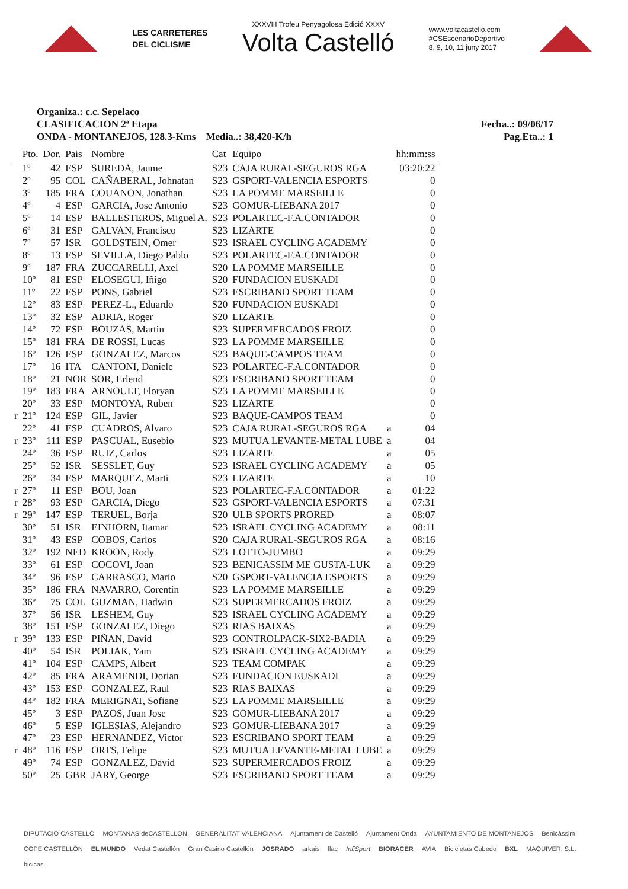LES CARRETERES
DEL CICLISME
XXXVIII Trofeu Penyagolosa Edició XXXV
Volta Castelló
www.voltacastello.com
#CSEscenarioDeportivo
8, 9, 10, 11 juny 2017
Organiza.: c.c. Sepelaco
CLASIFICACION 2ª Etapa Fecha..: 09/06/17
ONDA - MONTANEJOS, 128.3-Kms Media..: 38,420-K/h Pag.Eta..: 1
| | Pto. | Dor. | Pais | Nombre | Cat | Equipo | | hh:mm:ss |
| --- | --- | --- | --- | --- | --- | --- | --- | --- |
| | 1º | 42 | ESP | SUREDA, Jaume | S23 | CAJA RURAL-SEGUROS RGA | | 03:20:22 |
| | 2º | 95 | COL | CAÑABERAL, Johnatan | S23 | GSPORT-VALENCIA ESPORTS | | 0 |
| | 3º | 185 | FRA | COUANON, Jonathan | S23 | LA POMME MARSEILLE | | 0 |
| | 4º | 4 | ESP | GARCIA, Jose Antonio | S23 | GOMUR-LIEBANA 2017 | | 0 |
| | 5º | 14 | ESP | BALLESTEROS, Miguel A. | S23 | POLARTEC-F.A.CONTADOR | | 0 |
| | 6º | 31 | ESP | GALVAN, Francisco | S23 | LIZARTE | | 0 |
| | 7º | 57 | ISR | GOLDSTEIN, Omer | S23 | ISRAEL CYCLING ACADEMY | | 0 |
| | 8º | 13 | ESP | SEVILLA, Diego Pablo | S23 | POLARTEC-F.A.CONTADOR | | 0 |
| | 9º | 187 | FRA | ZUCCARELLI, Axel | S20 | LA POMME MARSEILLE | | 0 |
| | 10º | 81 | ESP | ELOSEGUI, Iñigo | S20 | FUNDACION EUSKADI | | 0 |
| | 11º | 22 | ESP | PONS, Gabriel | S23 | ESCRIBANO SPORT TEAM | | 0 |
| | 12º | 83 | ESP | PEREZ-L., Eduardo | S20 | FUNDACION EUSKADI | | 0 |
| | 13º | 32 | ESP | ADRIA, Roger | S20 | LIZARTE | | 0 |
| | 14º | 72 | ESP | BOUZAS, Martin | S23 | SUPERMERCADOS FROIZ | | 0 |
| | 15º | 181 | FRA | DE ROSSI, Lucas | S23 | LA POMME MARSEILLE | | 0 |
| | 16º | 126 | ESP | GONZALEZ, Marcos | S23 | BAQUE-CAMPOS TEAM | | 0 |
| | 17º | 16 | ITA | CANTONI, Daniele | S23 | POLARTEC-F.A.CONTADOR | | 0 |
| | 18º | 21 | NOR | SOR, Erlend | S23 | ESCRIBANO SPORT TEAM | | 0 |
| | 19º | 183 | FRA | ARNOULT, Floryan | S23 | LA POMME MARSEILLE | | 0 |
| | 20º | 33 | ESP | MONTOYA, Ruben | S23 | LIZARTE | | 0 |
| r | 21º | 124 | ESP | GIL, Javier | S23 | BAQUE-CAMPOS TEAM | | 0 |
| | 22º | 41 | ESP | CUADROS, Alvaro | S23 | CAJA RURAL-SEGUROS RGA | a | 04 |
| r | 23º | 111 | ESP | PASCUAL, Eusebio | S23 | MUTUA LEVANTE-METAL LUBE | a | 04 |
| | 24º | 36 | ESP | RUIZ, Carlos | S23 | LIZARTE | a | 05 |
| | 25º | 52 | ISR | SESSLET, Guy | S23 | ISRAEL CYCLING ACADEMY | a | 05 |
| | 26º | 34 | ESP | MARQUEZ, Marti | S23 | LIZARTE | a | 10 |
| r | 27º | 11 | ESP | BOU, Joan | S23 | POLARTEC-F.A.CONTADOR | a | 01:22 |
| r | 28º | 93 | ESP | GARCIA, Diego | S23 | GSPORT-VALENCIA ESPORTS | a | 07:31 |
| r | 29º | 147 | ESP | TERUEL, Borja | S20 | ULB SPORTS PRORED | a | 08:07 |
| | 30º | 51 | ISR | EINHORN, Itamar | S23 | ISRAEL CYCLING ACADEMY | a | 08:11 |
| | 31º | 43 | ESP | COBOS, Carlos | S20 | CAJA RURAL-SEGUROS RGA | a | 08:16 |
| | 32º | 192 | NED | KROON, Rody | S23 | LOTTO-JUMBO | a | 09:29 |
| | 33º | 61 | ESP | COCOVI, Joan | S23 | BENICASSIM ME GUSTA-LUK | a | 09:29 |
| | 34º | 96 | ESP | CARRASCO, Mario | S20 | GSPORT-VALENCIA ESPORTS | a | 09:29 |
| | 35º | 186 | FRA | NAVARRO, Corentin | S23 | LA POMME MARSEILLE | a | 09:29 |
| | 36º | 75 | COL | GUZMAN, Hadwin | S23 | SUPERMERCADOS FROIZ | a | 09:29 |
| | 37º | 56 | ISR | LESHEM, Guy | S23 | ISRAEL CYCLING ACADEMY | a | 09:29 |
| | 38º | 151 | ESP | GONZALEZ, Diego | S23 | RIAS BAIXAS | a | 09:29 |
| r | 39º | 133 | ESP | PIÑAN, David | S23 | CONTROLPACK-SIX2-BADIA | a | 09:29 |
| | 40º | 54 | ISR | POLIAK, Yam | S23 | ISRAEL CYCLING ACADEMY | a | 09:29 |
| | 41º | 104 | ESP | CAMPS, Albert | S23 | TEAM COMPAK | a | 09:29 |
| | 42º | 85 | FRA | ARAMENDI, Dorian | S23 | FUNDACION EUSKADI | a | 09:29 |
| | 43º | 153 | ESP | GONZALEZ, Raul | S23 | RIAS BAIXAS | a | 09:29 |
| | 44º | 182 | FRA | MERIGNAT, Sofiane | S23 | LA POMME MARSEILLE | a | 09:29 |
| | 45º | 3 | ESP | PAZOS, Juan Jose | S23 | GOMUR-LIEBANA 2017 | a | 09:29 |
| | 46º | 5 | ESP | IGLESIAS, Alejandro | S23 | GOMUR-LIEBANA 2017 | a | 09:29 |
| | 47º | 23 | ESP | HERNANDEZ, Victor | S23 | ESCRIBANO SPORT TEAM | a | 09:29 |
| r | 48º | 116 | ESP | ORTS, Felipe | S23 | MUTUA LEVANTE-METAL LUBE | a | 09:29 |
| | 49º | 74 | ESP | GONZALEZ, David | S23 | SUPERMERCADOS FROIZ | a | 09:29 |
| | 50º | 25 | GBR | JARY, George | S23 | ESCRIBANO SPORT TEAM | a | 09:29 |
DIPUTACIÓ CASTELLÓ MONTANAS deCASTELLON GENERALITAT VALENCIANA Ajuntament de Castelló Ajuntament Onda AYUNTAMIENTO DE MONTANEJOS Benicàssim COPE CASTELLÓN EL MUNDO Vedat Castellón Gran Casino Castellón JOSRADO arkais llac InfiSport BIORACER AVIA Bicicletas Cubedo BXL MAQUIVER, S.L. bicicas